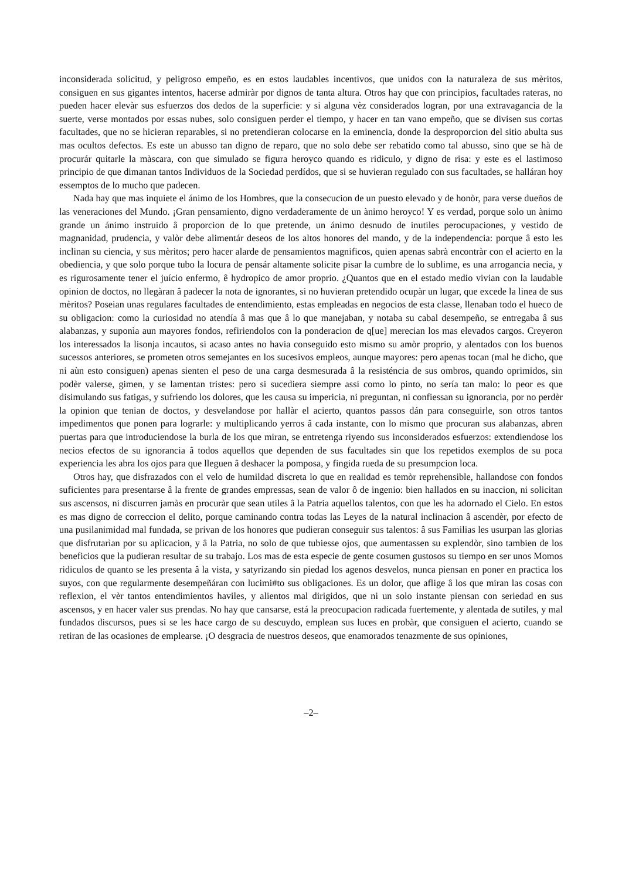inconsiderada solicitud, y peligroso empeño, es en estos laudables incentivos, que unidos con la naturaleza de sus mèritos, consiguen en sus gigantes intentos, hacerse admiràr por dignos de tanta altura. Otros hay que con principios, facultades rateras, no pueden hacer elevàr sus esfuerzos dos dedos de la superficie: y si alguna vèz considerados logran, por una extravagancia de la suerte, verse montados por essas nubes, solo consiguen perder el tiempo, y hacer en tan vano empeño, que se divisen sus cortas facultades, que no se hicieran reparables, si no pretendieran colocarse en la eminencia, donde la desproporcion del sitio abulta sus mas ocultos defectos. Es este un abusso tan digno de reparo, que no solo debe ser rebatido como tal abusso, sino que se hà de procurár quitarle la màscara, con que simulado se figura heroyco quando es ridiculo, y digno de risa: y este es el lastimoso principio de que dimanan tantos Individuos de la Sociedad perdídos, que si se huvieran regulado con sus facultades, se halláran hoy essemptos de lo mucho que padecen.
Nada hay que mas inquiete el ánimo de los Hombres, que la consecucion de un puesto elevado y de honòr, para verse dueños de las veneraciones del Mundo. ¡Gran pensamiento, digno verdaderamente de un ànimo heroyco! Y es verdad, porque solo un ànimo grande un ánimo instruido â proporcion de lo que pretende, un ánimo desnudo de inutiles perocupaciones, y vestido de magnanidad, prudencia, y valòr debe alimentár deseos de los altos honores del mando, y de la independencia: porque â esto les inclinan su ciencia, y sus mèritos; pero hacer alarde de pensamientos magnificos, quien apenas sabrà encontràr con el acierto en la obediencia, y que solo porque tubo la locura de pensár altamente solicite pisar la cumbre de lo sublime, es una arrogancia necia, y es rigurosamente tener el juício enfermo, ê hydropico de amor proprio. ¿Quantos que en el estado medio vivian con la laudable opinion de doctos, no llegàran â padecer la nota de ignorantes, si no huvieran pretendido ocupàr un lugar, que excede la linea de sus mèritos? Poseian unas regulares facultades de entendimiento, estas empleadas en negocios de esta classe, llenaban todo el hueco de su obligacion: como la curiosidad no atendía â mas que â lo que manejaban, y notaba su cabal desempeño, se entregaba â sus alabanzas, y suponìa aun mayores fondos, refiriendolos con la ponderacion de q[ue] merecian los mas elevados cargos. Creyeron los interessados la lisonja incautos, si acaso antes no havia conseguido esto mismo su amòr proprio, y alentados con los buenos sucessos anteriores, se prometen otros semejantes en los sucesivos empleos, aunque mayores: pero apenas tocan (mal he dicho, que ni aùn esto consiguen) apenas sienten el peso de una carga desmesurada â la resisténcia de sus ombros, quando oprimidos, sin podèr valerse, gimen, y se lamentan tristes: pero si sucediera siempre assi como lo pinto, no sería tan malo: lo peor es que disimulando sus fatigas, y sufriendo los dolores, que les causa su impericia, ni preguntan, ni confiessan su ignorancia, por no perdèr la opinion que tenian de doctos, y desvelandose por hallàr el acierto, quantos passos dán para conseguirle, son otros tantos impedimentos que ponen para lograrle: y multiplicando yerros â cada instante, con lo mismo que procuran sus alabanzas, abren puertas para que introduciendose la burla de los que miran, se entretenga riyendo sus inconsiderados esfuerzos: extendiendose los necios efectos de su ignorancia â todos aquellos que dependen de sus facultades sin que los repetidos exemplos de su poca experiencia les abra los ojos para que lleguen â deshacer la pomposa, y fingida rueda de su presumpcion loca.
Otros hay, que disfrazados con el velo de humildad discreta lo que en realidad es temòr reprehensible, hallandose con fondos suficientes para presentarse â la frente de grandes empressas, sean de valor ô de ingenio: bien hallados en su inaccion, ni solicitan sus ascensos, ni discurren jamàs en procuràr que sean utiles â la Patria aquellos talentos, con que les ha adornado el Cielo. En estos es mas digno de correccion el delito, porque caminando contra todas las Leyes de la natural inclinacion â ascendèr, por efecto de una pusilanimidad mal fundada, se privan de los honores que pudieran conseguir sus talentos: â sus Familias les usurpan las glorias que disfrutarìan por su aplicacion, y â la Patria, no solo de que tubiesse ojos, que aumentassen su explendòr, sino tambien de los beneficios que la pudieran resultar de su trabajo. Los mas de esta especie de gente cosumen gustosos su tiempo en ser unos Momos ridiculos de quanto se les presenta â la vista, y satyrizando sin piedad los agenos desvelos, nunca piensan en poner en practica los suyos, con que regularmente desempeñáran con lucimi#to sus obligaciones. Es un dolor, que aflige â los que miran las cosas con reflexion, el vèr tantos entendimientos haviles, y alientos mal dirigidos, que ni un solo instante piensan con seriedad en sus ascensos, y en hacer valer sus prendas. No hay que cansarse, está la preocupacion radicada fuertemente, y alentada de sutiles, y mal fundados discursos, pues si se les hace cargo de su descuydo, emplean sus luces en probàr, que consiguen el acierto, cuando se retiran de las ocasiones de emplearse. ¡O desgracia de nuestros deseos, que enamorados tenazmente de sus opiniones,
–2–